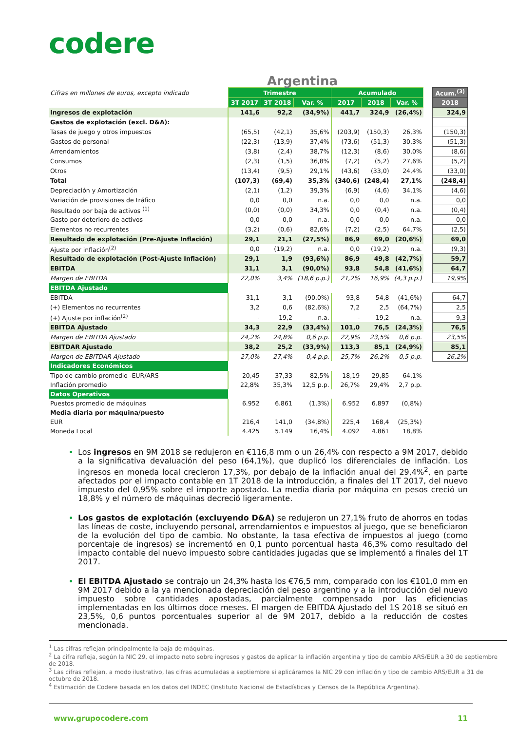codere
Argentina
| Cifras en millones de euros, excepto indicado | Trimestre | | | Acumulado | | | | Acum.<sup>(3)</sup> |
| | 3T 2017 | 3T 2018 | Var. % | 2017 | 2018 | Var. % | | 2018 |
| Ingresos de explotación | 141,6 | 92,2 | (34,9%) | 441,7 | 324,9 | (26,4%) | | 324,9 |
| Gastos de explotación (excl. D&A): | | | | | | | | |
| Tasas de juego y otros impuestos | (65,5) | (42,1) | 35,6% | (203,9) | (150,3) | 26,3% | | (150,3) |
| Gastos de personal | (22,3) | (13,9) | 37,4% | (73,6) | (51,3) | 30,3% | | (51,3) |
| Arrendamientos | (3,8) | (2,4) | 38,7% | (12,3) | (8,6) | 30,0% | | (8,6) |
| Consumos | (2,3) | (1,5) | 36,8% | (7,2) | (5,2) | 27,6% | | (5,2) |
| Otros | (13,4) | (9,5) | 29,1% | (43,6) | (33,0) | 24,4% | | (33,0) |
| Total | (107,3) | (69,4) | 35,3% | (340,6) | (248,4) | 27,1% | | (248,4) |
| Depreciación y Amortización | (2,1) | (1,2) | 39,3% | (6,9) | (4,6) | 34,1% | | (4,6) |
| Variación de provisiones de tráfico | 0,0 | 0,0 | n.a. | 0,0 | 0,0 | n.a. | | 0,0 |
| Resultado por baja de activos <sup>(1)</sup> | (0,0) | (0,0) | 34,3% | 0,0 | (0,4) | n.a. | | (0,4) |
| Gasto por deterioro de activos | 0,0 | 0,0 | n.a. | 0,0 | 0,0 | n.a. | | 0,0 |
| Elementos no recurrentes | (3,2) | (0,6) | 82,6% | (7,2) | (2,5) | 64,7% | | (2,5) |
| Resultado de explotación (Pre-Ajuste Inflación) | 29,1 | 21,1 | (27,5%) | 86,9 | 69,0 | (20,6%) | | 69,0 |
| Ajuste por inflación<sup>(2)</sup> | 0,0 | (19,2) | n.a. | 0,0 | (19,2) | n.a. | | (9,3) |
| Resultado de explotación (Post-Ajuste Inflación) | 29,1 | 1,9 | (93,6%) | 86,9 | 49,8 | (42,7%) | | 59,7 |
| EBITDA | 31,1 | 3,1 | (90,0%) | 93,8 | 54,8 | (41,6%) | | 64,7 |
| Margen de EBITDA | 22,0% | 3,4% | (18,6 p.p.) | 21,2% | 16,9% | (4,3 p.p.) | | 19,9% |
| EBITDA Ajustado | | | | | | | | |
| EBITDA | 31,1 | 3,1 | (90,0%) | 93,8 | 54,8 | (41,6%) | | 64,7 |
| (+) Elementos no recurrentes | 3,2 | 0,6 | (82,6%) | 7,2 | 2,5 | (64,7%) | | 2,5 |
| (+) Ajuste por inflación<sup>(2)</sup> | - | 19,2 | n.a. | - | 19,2 | n.a. | | 9,3 |
| EBITDA Ajustado | 34,3 | 22,9 | (33,4%) | 101,0 | 76,5 | (24,3%) | | 76,5 |
| Margen de EBITDA Ajustado | 24,2% | 24,8% | 0,6 p.p. | 22,9% | 23,5% | 0,6 p.p. | | 23,5% |
| EBITDAR Ajustado | 38,2 | 25,2 | (33,9%) | 113,3 | 85,1 | (24,9%) | | 85,1 |
| Margen de EBITDAR Ajustado | 27,0% | 27,4% | 0,4 p.p. | 25,7% | 26,2% | 0,5 p.p. | | 26,2% |
| Indicadores Económicos | | | | | | | | |
| Tipo de cambio promedio -EUR/ARS | 20,45 | 37,33 | 82,5% | 18,19 | 29,85 | 64,1% | | |
| Inflación promedio | 22,8% | 35,3% | 12,5 p.p. | 26,7% | 29,4% | 2,7 p.p. | | |
| Datos Operativos | | | | | | | | |
| Puestos promedio de máquinas | 6.952 | 6.861 | (1,3%) | 6.952 | 6.897 | (0,8%) | | |
| Media diaria por máquina/puesto | | | | | | | | |
| EUR | 216,4 | 141,0 | (34,8%) | 225,4 | 168,4 | (25,3%) | | |
| Moneda Local | 4.425 | 5.149 | 16,4% | 4.092 | 4.861 | 18,8% | | |
Los ingresos en 9M 2018 se redujeron en €116,8 mm o un 26,4% con respecto a 9M 2017, debido a la significativa devaluación del peso (64,1%), que duplicó los diferenciales de inflación. Los ingresos en moneda local crecieron 17,3%, por debajo de la inflación anual del 29,4%<sup>2</sup>, en parte afectados por el impacto contable en 1T 2018 de la introducción, a finales del 1T 2017, del nuevo impuesto del 0,95% sobre el importe apostado. La media diaria por máquina en pesos creció un 18,8% y el número de máquinas decreció ligeramente.
Los gastos de explotación (excluyendo D&A) se redujeron un 27,1% fruto de ahorros en todas las líneas de coste, incluyendo personal, arrendamientos e impuestos al juego, que se beneficiaron de la evolución del tipo de cambio. No obstante, la tasa efectiva de impuestos al juego (como porcentaje de ingresos) se incrementó en 0,1 punto porcentual hasta 46,3% como resultado del impacto contable del nuevo impuesto sobre cantidades jugadas que se implementó a finales del 1T 2017.
El EBITDA Ajustado se contrajo un 24,3% hasta los €76,5 mm, comparado con los €101,0 mm en 9M 2017 debido a la ya mencionada depreciación del peso argentino y a la introducción del nuevo impuesto sobre cantidades apostadas, parcialmente compensado por las eficiencias implementadas en los últimos doce meses. El margen de EBITDA Ajustado del 1S 2018 se situó en 23,5%, 0,6 puntos porcentuales superior al de 9M 2017, debido a la reducción de costes mencionada.
<sup>1</sup> Las cifras reflejan principalmente la baja de máquinas.
<sup>2</sup> La cifra refleja, según la NIC 29, el impacto neto sobre ingresos y gastos de aplicar la inflación argentina y tipo de cambio ARS/EUR a 30 de septiembre de 2018.
<sup>3</sup> Las cifras reflejan, a modo ilustrativo, las cifras acumuladas a septiembre si aplicáramos la NIC 29 con inflación y tipo de cambio ARS/EUR a 31 de octubre de 2018.
<sup>4</sup> Estimación de Codere basada en los datos del INDEC (Instituto Nacional de Estadísticas y Censos de la República Argentina).
www.grupocodere.com 11